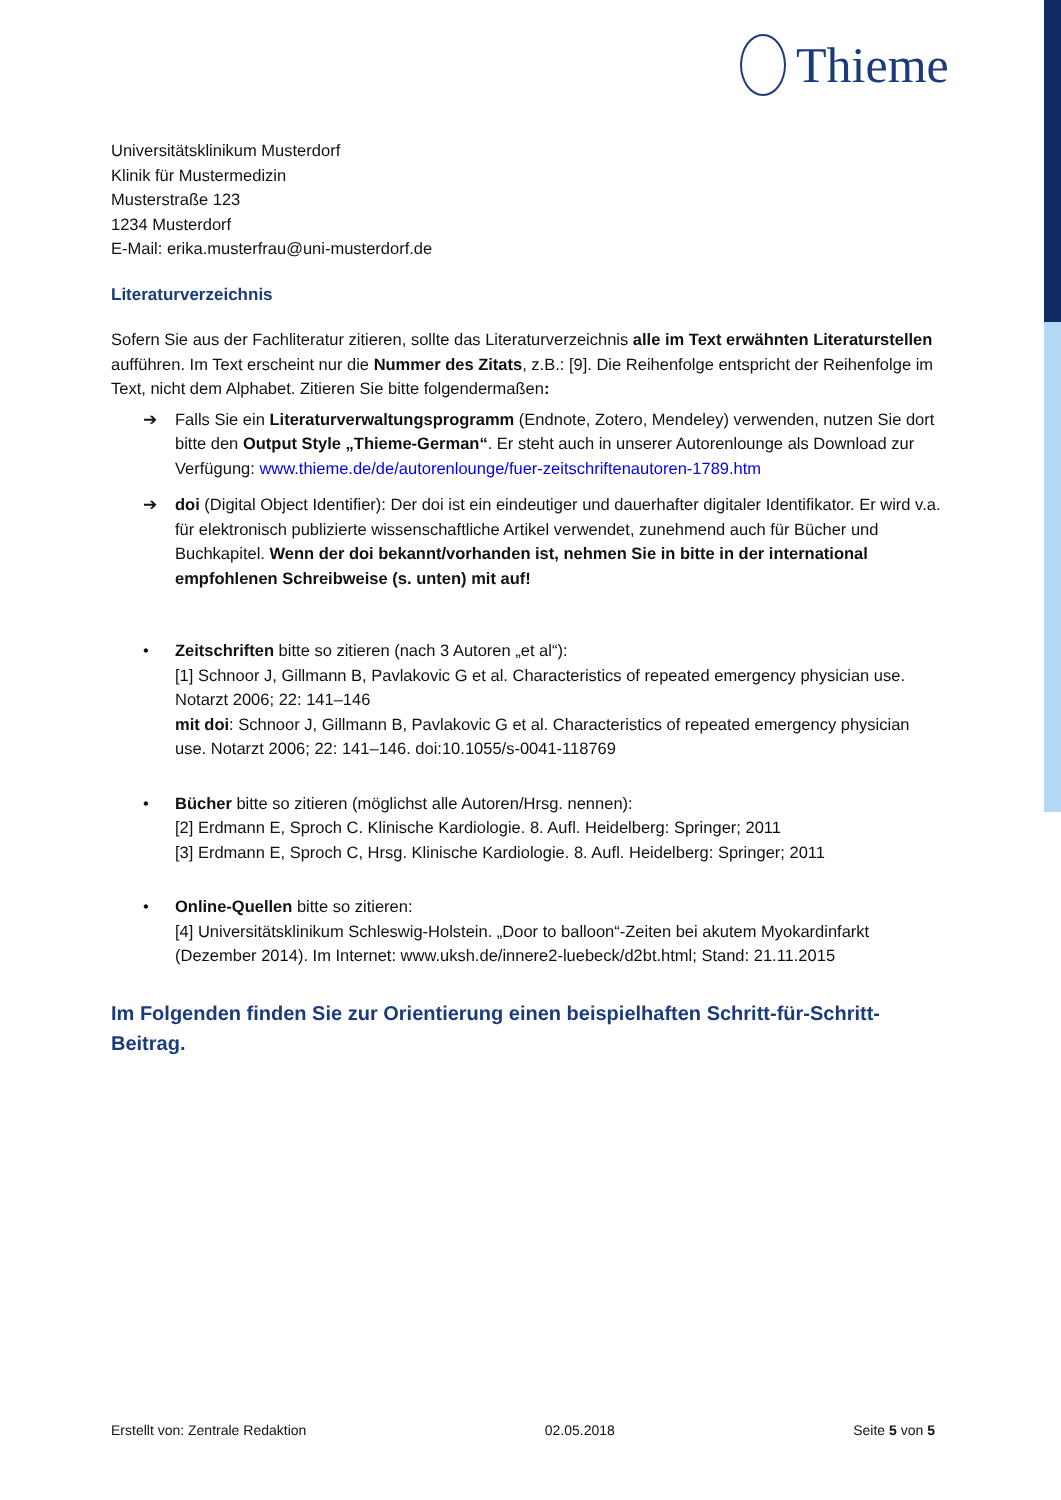Thieme
Universitätsklinikum Musterdorf
Klinik für Mustermedizin
Musterstraße 123
1234 Musterdorf
E-Mail: erika.musterfrau@uni-musterdorf.de
Literaturverzeichnis
Sofern Sie aus der Fachliteratur zitieren, sollte das Literaturverzeichnis alle im Text erwähnten Literaturstellen aufführen. Im Text erscheint nur die Nummer des Zitats, z.B.: [9]. Die Reihenfolge entspricht der Reihenfolge im Text, nicht dem Alphabet. Zitieren Sie bitte folgendermaßen:
➔ Falls Sie ein Literaturverwaltungsprogramm (Endnote, Zotero, Mendeley) verwenden, nutzen Sie dort bitte den Output Style „Thieme-German“. Er steht auch in unserer Autorenlounge als Download zur Verfügung: www.thieme.de/de/autorenlounge/fuer-zeitschriftenautoren-1789.htm
➔ doi (Digital Object Identifier): Der doi ist ein eindeutiger und dauerhafter digitaler Identifikator. Er wird v.a. für elektronisch publizierte wissenschaftliche Artikel verwendet, zunehmend auch für Bücher und Buchkapitel. Wenn der doi bekannt/vorhanden ist, nehmen Sie in bitte in der international empfohlenen Schreibweise (s. unten) mit auf!
• Zeitschriften bitte so zitieren (nach 3 Autoren „et al“):
[1] Schnoor J, Gillmann B, Pavlakovic G et al. Characteristics of repeated emergency physician use. Notarzt 2006; 22: 141–146
mit doi: Schnoor J, Gillmann B, Pavlakovic G et al. Characteristics of repeated emergency physician use. Notarzt 2006; 22: 141–146. doi:10.1055/s-0041-118769
• Bücher bitte so zitieren (möglichst alle Autoren/Hrsg. nennen):
[2] Erdmann E, Sproch C. Klinische Kardiologie. 8. Aufl. Heidelberg: Springer; 2011
[3] Erdmann E, Sproch C, Hrsg. Klinische Kardiologie. 8. Aufl. Heidelberg: Springer; 2011
• Online-Quellen bitte so zitieren:
[4] Universitätsklinikum Schleswig-Holstein. „Door to balloon“-Zeiten bei akutem Myokardinfarkt (Dezember 2014). Im Internet: www.uksh.de/innere2-luebeck/d2bt.html; Stand: 21.11.2015
Im Folgenden finden Sie zur Orientierung einen beispielhaften Schritt-für-Schritt-Beitrag.
Erstellt von: Zentrale Redaktion 02.05.2018 Seite 5 von 5